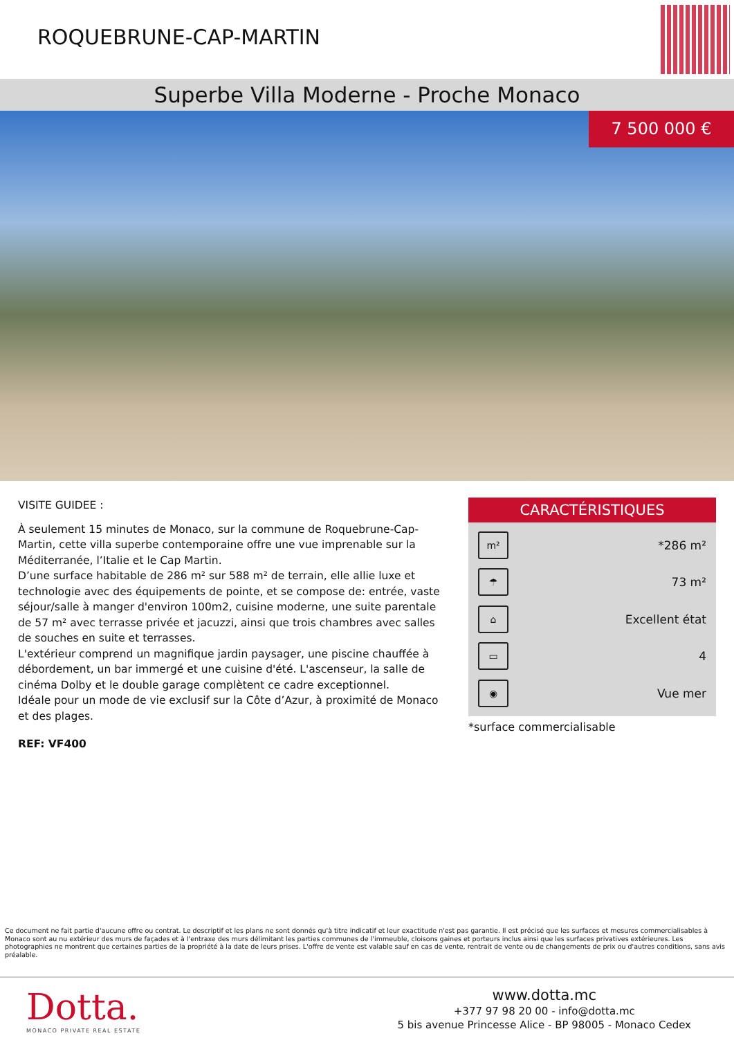ROQUEBRUNE-CAP-MARTIN
Superbe Villa Moderne - Proche Monaco
7 500 000 €
VISITE GUIDEE :
À seulement 15 minutes de Monaco, sur la commune de Roquebrune-Cap-Martin, cette villa superbe contemporaine offre une vue imprenable sur la Méditerranée, l’Italie et le Cap Martin.
D’une surface habitable de 286 m² sur 588 m² de terrain, elle allie luxe et technologie avec des équipements de pointe, et se compose de: entrée, vaste séjour/salle à manger d'environ 100m2, cuisine moderne, une suite parentale de 57 m² avec terrasse privée et jacuzzi, ainsi que trois chambres avec salles de souches en suite et terrasses.
L'extérieur comprend un magnifique jardin paysager, une piscine chauffée à débordement, un bar immergé et une cuisine d'été. L'ascenseur, la salle de cinéma Dolby et le double garage complètent ce cadre exceptionnel.
Idéale pour un mode de vie exclusif sur la Côte d’Azur, à proximité de Monaco et des plages.
REF: VF400
CARACTÉRISTIQUES
m² *286 m²
☂ 73 m²
⌂ Excellent état
▭ 4
◉ Vue mer
*surface commercialisable
Ce document ne fait partie d'aucune offre ou contrat. Le descriptif et les plans ne sont donnés qu'à titre indicatif et leur exactitude n'est pas garantie. Il est précisé que les surfaces et mesures commercialisables à Monaco sont au nu extérieur des murs de façades et à l'entraxe des murs délimitant les parties communes de l'immeuble, cloisons gaines et porteurs inclus ainsi que les surfaces privatives extérieures. Les photographies ne montrent que certaines parties de la propriété à la date de leurs prises. L'offre de vente est valable sauf en cas de vente, rentrait de vente ou de changements de prix ou d'autres conditions, sans avis préalable.
Dotta.
MONACO PRIVATE REAL ESTATE
www.dotta.mc
+377 97 98 20 00 - info@dotta.mc
5 bis avenue Princesse Alice - BP 98005 - Monaco Cedex